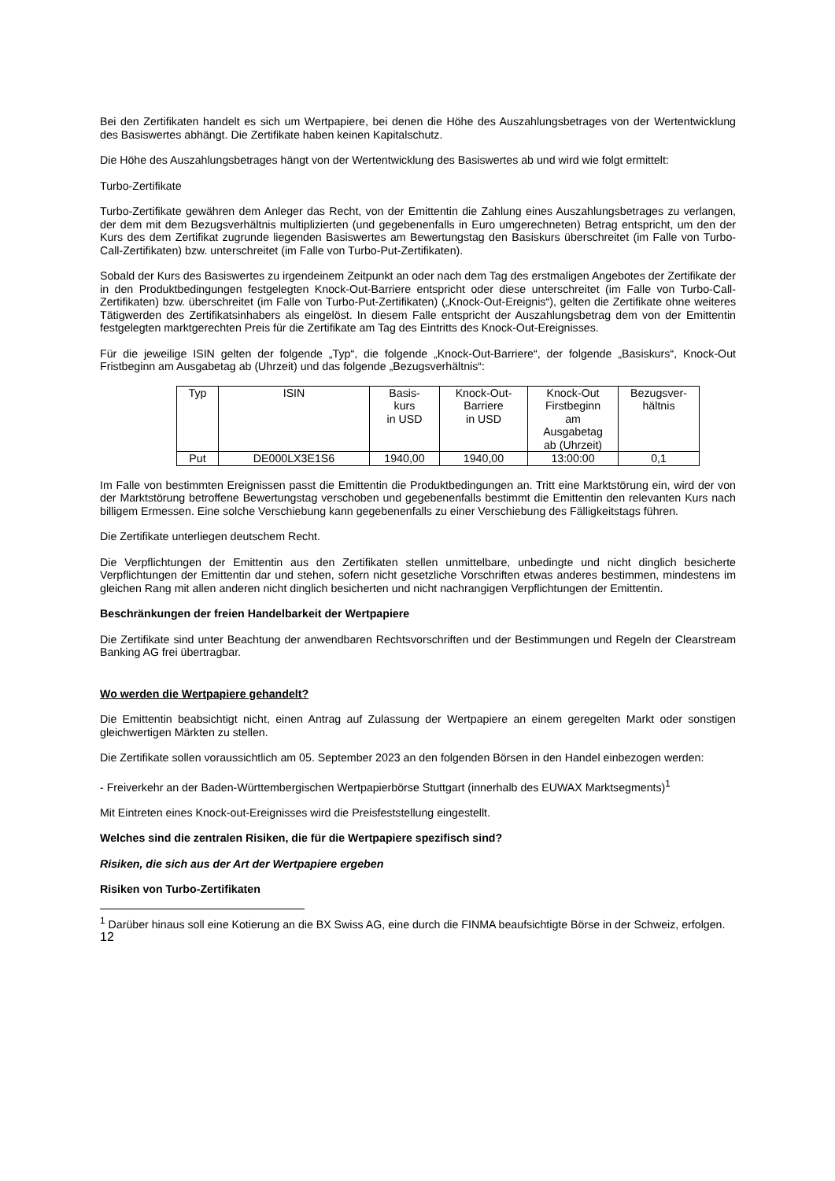Bei den Zertifikaten handelt es sich um Wertpapiere, bei denen die Höhe des Auszahlungsbetrages von der Wertentwicklung des Basiswertes abhängt. Die Zertifikate haben keinen Kapitalschutz.
Die Höhe des Auszahlungsbetrages hängt von der Wertentwicklung des Basiswertes ab und wird wie folgt ermittelt:
Turbo-Zertifikate
Turbo-Zertifikate gewähren dem Anleger das Recht, von der Emittentin die Zahlung eines Auszahlungsbetrages zu verlangen, der dem mit dem Bezugsverhältnis multiplizierten (und gegebenenfalls in Euro umgerechneten) Betrag entspricht, um den der Kurs des dem Zertifikat zugrunde liegenden Basiswertes am Bewertungstag den Basiskurs überschreitet (im Falle von Turbo-Call-Zertifikaten) bzw. unterschreitet (im Falle von Turbo-Put-Zertifikaten).
Sobald der Kurs des Basiswertes zu irgendeinem Zeitpunkt an oder nach dem Tag des erstmaligen Angebotes der Zertifikate der in den Produktbedingungen festgelegten Knock-Out-Barriere entspricht oder diese unterschreitet (im Falle von Turbo-Call-Zertifikaten) bzw. überschreitet (im Falle von Turbo-Put-Zertifikaten) („Knock-Out-Ereignis“), gelten die Zertifikate ohne weiteres Tätigwerden des Zertifikatsinhabers als eingelöst. In diesem Falle entspricht der Auszahlungsbetrag dem von der Emittentin festgelegten marktgerechten Preis für die Zertifikate am Tag des Eintritts des Knock-Out-Ereignisses.
Für die jeweilige ISIN gelten der folgende „Typ“, die folgende „Knock-Out-Barriere“, der folgende „Basiskurs“, Knock-Out Fristbeginn am Ausgabetag ab (Uhrzeit) und das folgende „Bezugsverhältnis“:
| Typ | ISIN | Basis- kurs in USD | Knock-Out- Barriere in USD | Knock-Out Firstbeginn am Ausgabetag ab (Uhrzeit) | Bezugsver- hältnis |
| --- | --- | --- | --- | --- | --- |
| Put | DE000LX3E1S6 | 1940,00 | 1940,00 | 13:00:00 | 0,1 |
Im Falle von bestimmten Ereignissen passt die Emittentin die Produktbedingungen an. Tritt eine Marktstörung ein, wird der von der Marktstörung betroffene Bewertungstag verschoben und gegebenenfalls bestimmt die Emittentin den relevanten Kurs nach billigem Ermessen. Eine solche Verschiebung kann gegebenenfalls zu einer Verschiebung des Fälligkeitstags führen.
Die Zertifikate unterliegen deutschem Recht.
Die Verpflichtungen der Emittentin aus den Zertifikaten stellen unmittelbare, unbedingte und nicht dinglich besicherte Verpflichtungen der Emittentin dar und stehen, sofern nicht gesetzliche Vorschriften etwas anderes bestimmen, mindestens im gleichen Rang mit allen anderen nicht dinglich besicherten und nicht nachrangigen Verpflichtungen der Emittentin.
Beschränkungen der freien Handelbarkeit der Wertpapiere
Die Zertifikate sind unter Beachtung der anwendbaren Rechtsvorschriften und der Bestimmungen und Regeln der Clearstream Banking AG frei übertragbar.
Wo werden die Wertpapiere gehandelt?
Die Emittentin beabsichtigt nicht, einen Antrag auf Zulassung der Wertpapiere an einem geregelten Markt oder sonstigen gleichwertigen Märkten zu stellen.
Die Zertifikate sollen voraussichtlich am 05. September 2023 an den folgenden Börsen in den Handel einbezogen werden:
- Freiverkehr an der Baden-Württembergischen Wertpapierbörse Stuttgart (innerhalb des EUWAX Marktsegments)<sup>1</sup>
Mit Eintreten eines Knock-out-Ereignisses wird die Preisfeststellung eingestellt.
Welches sind die zentralen Risiken, die für die Wertpapiere spezifisch sind?
Risiken, die sich aus der Art der Wertpapiere ergeben
Risiken von Turbo-Zertifikaten
<sup>1</sup> Darüber hinaus soll eine Kotierung an die BX Swiss AG, eine durch die FINMA beaufsichtigte Börse in der Schweiz, erfolgen.
12